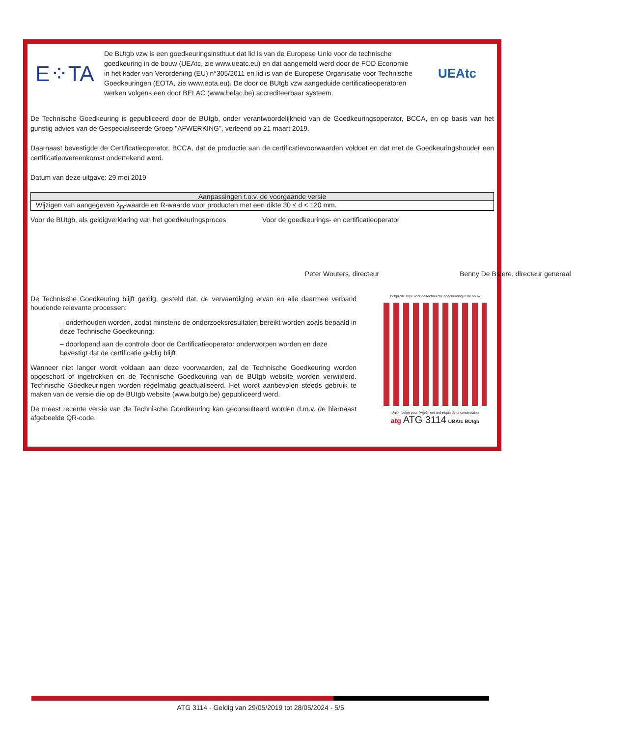E⁘TA
De BUtgb vzw is een goedkeuringsinstituut dat lid is van de Europese Unie voor de technische goedkeuring in de bouw (UEAtc, zie www.ueatc.eu) en dat aangemeld werd door de FOD Economie in het kader van Verordening (EU) n°305/2011 en lid is van de Europese Organisatie voor Technische Goedkeuringen (EOTA, zie www.eota.eu). De door de BUtgb vzw aangeduide certificatieoperatoren werken volgens een door BELAC (www.belac.be) accrediteerbaar systeem.
UEAtc
De Technische Goedkeuring is gepubliceerd door de BUtgb, onder verantwoordelijkheid van de Goedkeuringsoperator, BCCA, en op basis van het gunstig advies van de Gespecialiseerde Groep "AFWERKING", verleend op 21 maart 2019.
Daarnaast bevestigde de Certificatieoperator, BCCA, dat de productie aan de certificatievoorwaarden voldoet en dat met de Goedkeuringshouder een certificatieovereenkomst ondertekend werd.
Datum van deze uitgave: 29 mei 2019
| Aanpassingen t.o.v. de voorgaande versie |
| --- |
| Wijzigen van aangegeven λ<sub>D</sub>-waarde en R-waarde voor producten met een dikte 30 ≤ d < 120 mm. |
Voor de BUtgb, als geldigverklaring van het goedkeuringsproces
Peter Wouters, directeur
Voor de goedkeurings- en certificatieoperator
Benny De Blaere, directeur generaal
De Technische Goedkeuring blijft geldig, gesteld dat, de vervaardiging ervan en alle daarmee verband houdende relevante processen:
– onderhouden worden, zodat minstens de onderzoeksresultaten bereikt worden zoals bepaald in deze Technische Goedkeuring;
– doorlopend aan de controle door de Certificatieoperator onderworpen worden en deze bevestigt dat de certificatie geldig blijft
Wanneer niet langer wordt voldaan aan deze voorwaarden, zal de Technische Goedkeuring worden opgeschort of ingetrokken en de Technische Goedkeuring van de BUtgb website worden verwijderd. Technische Goedkeuringen worden regelmatig geactualiseerd. Het wordt aanbevolen steeds gebruik te maken van de versie die op de BUtgb website (www.butgb.be) gepubliceerd werd.
De meest recente versie van de Technische Goedkeuring kan geconsulteerd worden d.m.v. de hiernaast afgebeelde QR-code.
Belgische Unie voor de technische goedkeuring in de bouw
Union belge pour l'Agrément technique de la construction
atg ATG 3114 UBAtc BUtgb
ATG 3114 - Geldig van 29/05/2019 tot 28/05/2024 - 5/5